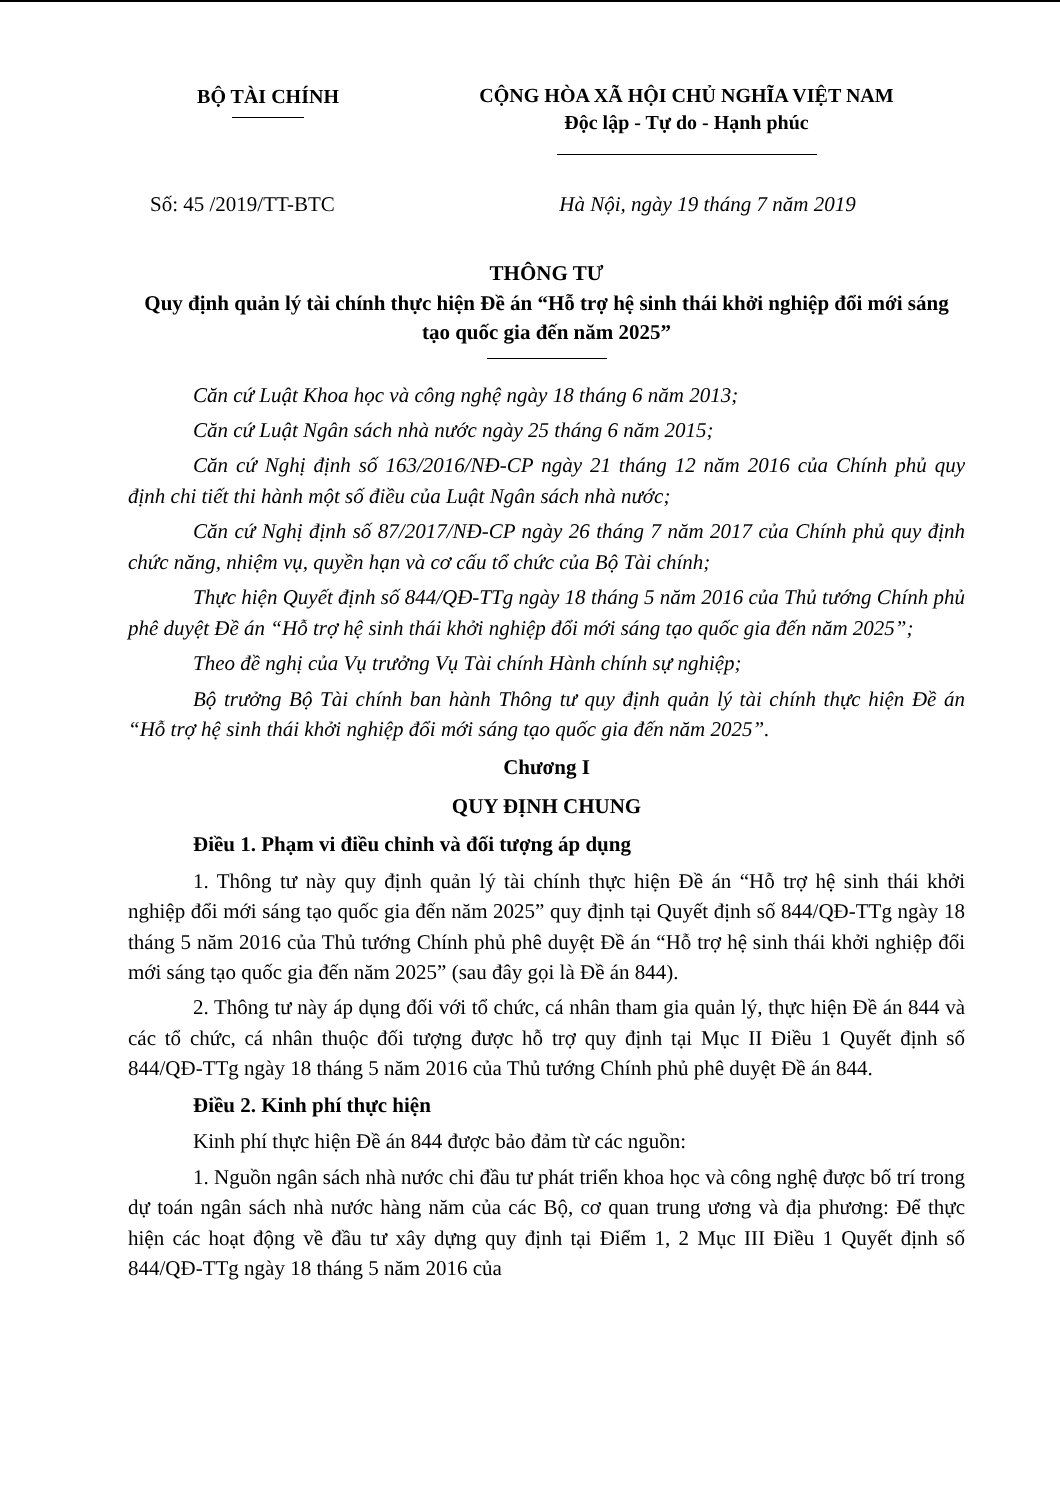BỘ TÀI CHÍNH
CỘNG HÒA XÃ HỘI CHỦ NGHĨA VIỆT NAM
Độc lập - Tự do - Hạnh phúc
Số: 45 /2019/TT-BTC Hà Nội, ngày 19 tháng 7 năm 2019
THÔNG TƯ
Quy định quản lý tài chính thực hiện Đề án “Hỗ trợ hệ sinh thái khởi nghiệp đổi mới sáng tạo quốc gia đến năm 2025”
Căn cứ Luật Khoa học và công nghệ ngày 18 tháng 6 năm 2013;
Căn cứ Luật Ngân sách nhà nước ngày 25 tháng 6 năm 2015;
Căn cứ Nghị định số 163/2016/NĐ-CP ngày 21 tháng 12 năm 2016 của Chính phủ quy định chi tiết thi hành một số điều của Luật Ngân sách nhà nước;
Căn cứ Nghị định số 87/2017/NĐ-CP ngày 26 tháng 7 năm 2017 của Chính phủ quy định chức năng, nhiệm vụ, quyền hạn và cơ cấu tổ chức của Bộ Tài chính;
Thực hiện Quyết định số 844/QĐ-TTg ngày 18 tháng 5 năm 2016 của Thủ tướng Chính phủ phê duyệt Đề án “Hỗ trợ hệ sinh thái khởi nghiệp đổi mới sáng tạo quốc gia đến năm 2025”;
Theo đề nghị của Vụ trưởng Vụ Tài chính Hành chính sự nghiệp;
Bộ trưởng Bộ Tài chính ban hành Thông tư quy định quản lý tài chính thực hiện Đề án “Hỗ trợ hệ sinh thái khởi nghiệp đổi mới sáng tạo quốc gia đến năm 2025”.
Chương I
QUY ĐỊNH CHUNG
Điều 1. Phạm vi điều chỉnh và đối tượng áp dụng
1. Thông tư này quy định quản lý tài chính thực hiện Đề án “Hỗ trợ hệ sinh thái khởi nghiệp đổi mới sáng tạo quốc gia đến năm 2025” quy định tại Quyết định số 844/QĐ-TTg ngày 18 tháng 5 năm 2016 của Thủ tướng Chính phủ phê duyệt Đề án “Hỗ trợ hệ sinh thái khởi nghiệp đổi mới sáng tạo quốc gia đến năm 2025” (sau đây gọi là Đề án 844).
2. Thông tư này áp dụng đối với tổ chức, cá nhân tham gia quản lý, thực hiện Đề án 844 và các tổ chức, cá nhân thuộc đối tượng được hỗ trợ quy định tại Mục II Điều 1 Quyết định số 844/QĐ-TTg ngày 18 tháng 5 năm 2016 của Thủ tướng Chính phủ phê duyệt Đề án 844.
Điều 2. Kinh phí thực hiện
Kinh phí thực hiện Đề án 844 được bảo đảm từ các nguồn:
1. Nguồn ngân sách nhà nước chi đầu tư phát triển khoa học và công nghệ được bố trí trong dự toán ngân sách nhà nước hàng năm của các Bộ, cơ quan trung ương và địa phương: Để thực hiện các hoạt động về đầu tư xây dựng quy định tại Điểm 1, 2 Mục III Điều 1 Quyết định số 844/QĐ-TTg ngày 18 tháng 5 năm 2016 của